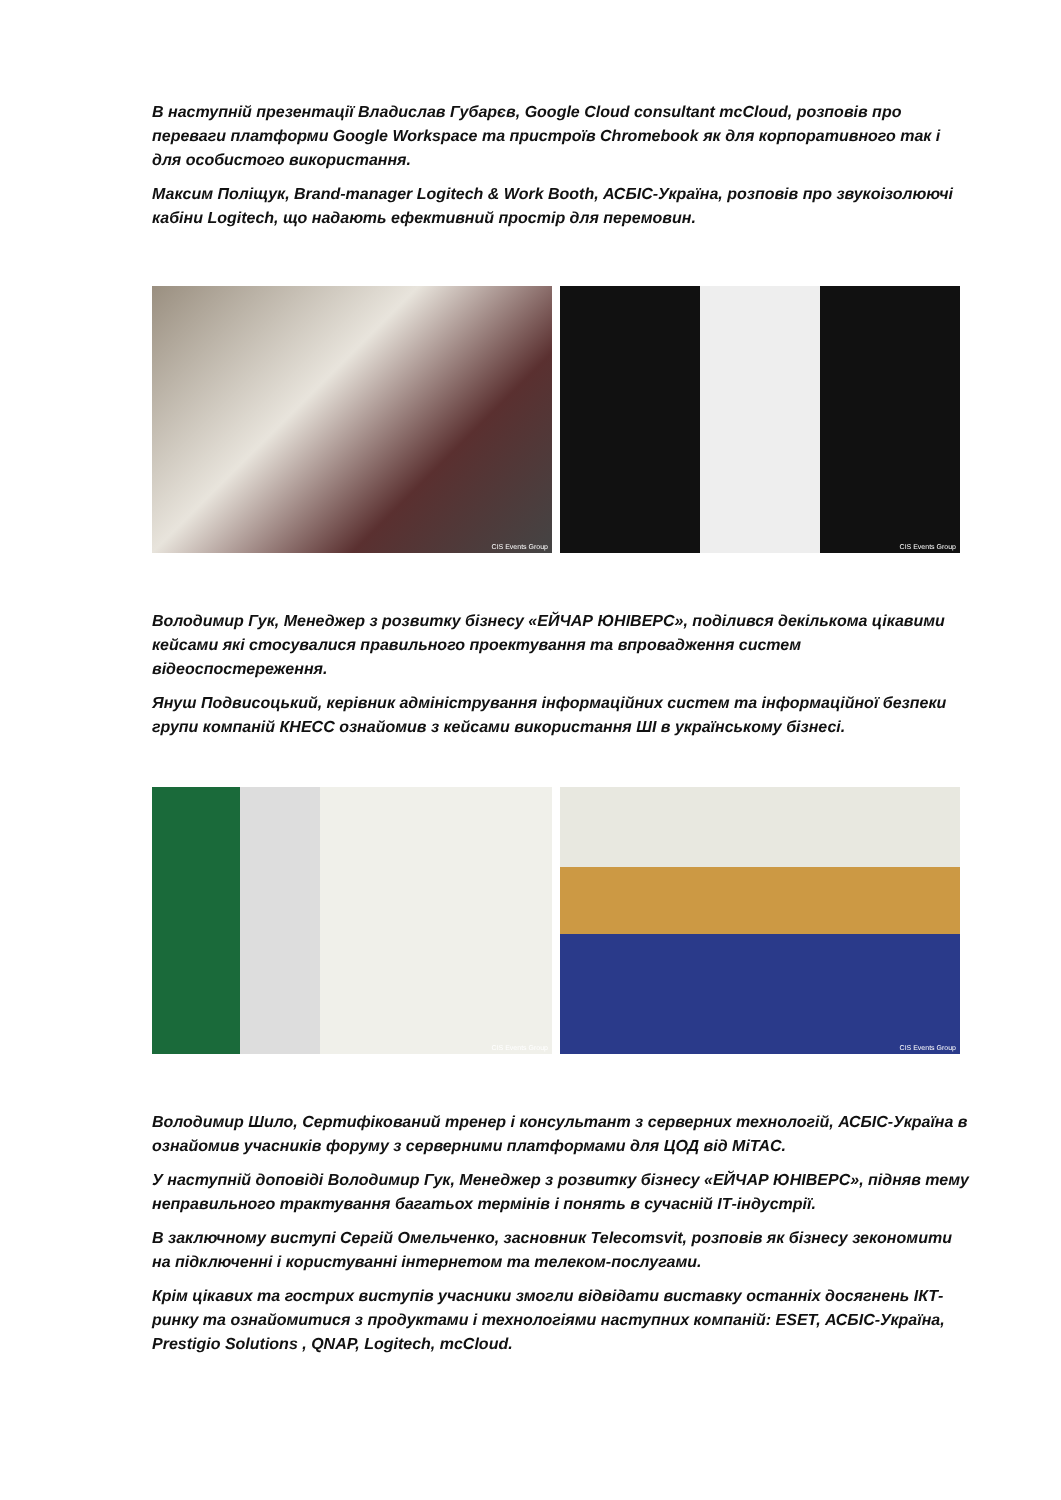В наступній презентації Владислав Губарєв, Google Cloud consultant mcCloud, розповів про переваги платформи Google Workspace та пристроїв Chromebook як для корпоративного так і для особистого використання.
Максим Поліщук, Brand-manager Logitech & Work Booth, АСБІС-Україна, розповів про звукоізолюючі кабіни Logitech, що надають ефективний простір для перемовин.
CIS Events Group
CIS Events Group
Володимир Гук, Менеджер з розвитку бізнесу «ЕЙЧАР ЮНІВЕРС», поділився декількома цікавими кейсами які стосувалися правильного проектування та впровадження систем відеоспостереження.
Януш Подвисоцький, керівник адміністрування інформаційних систем та інформаційної безпеки групи компаній КНЕСС ознайомив з кейсами використання ШІ в українському бізнесі.
CIS Events Group
CIS Events Group
Володимир Шило, Сертифікований тренер і консультант з серверних технологій, АСБІС-Україна в ознайомив учасників форуму з серверними платформами для ЦОД від MiTAC.
У наступній доповіді Володимир Гук, Менеджер з розвитку бізнесу «ЕЙЧАР ЮНІВЕРС», підняв тему неправильного трактування багатьох термінів і понять в сучасній ІТ-індустрії.
В заключному виступі Сергій Омельченко, засновник Telecomsvit, розповів як бізнесу зекономити на підключенні і користуванні інтернетом та телеком-послугами.
Крім цікавих та гострих виступів учасники змогли відвідати виставку останніх досягнень ІКТ-ринку та ознайомитися з продуктами і технологіями наступних компаній: ESET, АСБІС-Україна, Prestigio Solutions , QNAP, Logitech, mcCloud.